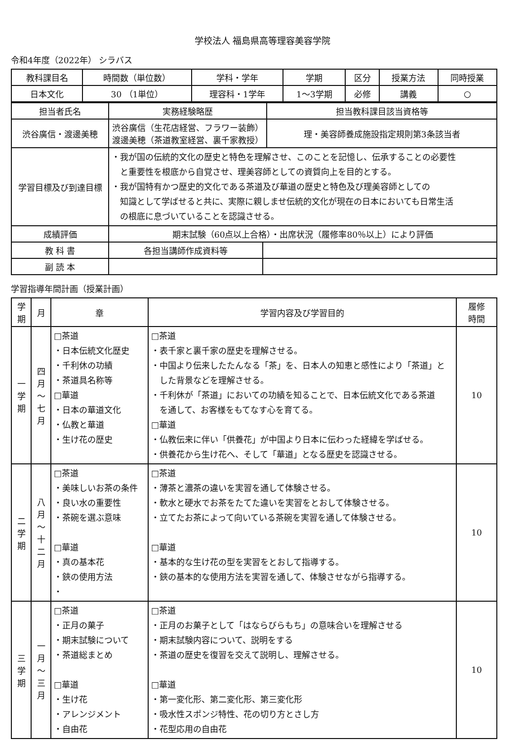学校法人 福島県高等理容美容学院
令和4年度（2022年） シラバス
| 教科課目名 | 時間数（単位数） | 学科・学年 | 学期 | 区分 | 授業方法 | 同時授業 |
| --- | --- | --- | --- | --- | --- | --- |
| 日本文化 | 30 （1単位） | 理容科・1学年 | 1～3学期 | 必修 | 講義 | ○ |
| 担当者氏名 | 実務経験略歴 | | 担当教科課目該当資格等 |
| --- | --- | --- | --- |
| 渋谷廣信・渡邊美穂 | 渋谷廣信（生花店経営、フラワー装飾） 渡邊美穂（茶道教室経営、裏千家教授） | | 理・美容師養成施設指定規則第3条該当者 |
| 学習目標及び到達目標 | ・我が国の伝統的文化の歴史と特色を理解させ、このことを記憶し、伝承することの必要性 と重要性を根底から自覚させ、理美容師としての資質向上を目的とする。 ・我が国特有かつ歴史的文化である茶道及び華道の歴史と特色及び理美容師としての 知識として学ばせると共に、実際に親しませ伝統的文化が現在の日本においても日常生活 の根底に息づいていることを認識させる。 | | |
| 成績評価 | 期末試験（60点以上合格）・出席状況（履修率80％以上）により評価 | | |
| 教 科 書 | 各担当講師作成資料等 | | |
| 副 読 本 | | | |
学習指導年間計画（授業計画）
| 学 期 | 月 | 章 | 学習内容及び学習目的 | 履修 時間 |
| --- | --- | --- | --- | --- |
| 一 学 期 | 四 月 ～ 七 月 | □茶道 ・日本伝統文化歴史 ・千利休の功績 ・茶道具名称等 □華道 ・日本の華道文化 ・仏教と華道 ・生け花の歴史 | □茶道 ・表千家と裏千家の歴史を理解させる。 ・中国より伝来したたんなる「茶」を、日本人の知恵と感性により「茶道」と した背景などを理解させる。 ・千利休が「茶道」においての功績を知ることで、日本伝統文化である茶道 を通して、お客様をもてなす心を育てる。 □華道 ・仏教伝来に伴い「供養花」が中国より日本に伝わった経緯を学ばせる。 ・供養花から生け花へ、そして「華道」となる歴史を認識させる。 | 10 |
| 二 学 期 | 八 月 ～ 十 二 月 | □茶道 ・美味しいお茶の条件 ・良い水の重要性 ・茶碗を選ぶ意味 □華道 ・真の基本花 ・鋏の使用方法 ・ | □茶道 ・薄茶と濃茶の違いを実習を通して体験させる。 ・軟水と硬水でお茶をたてた違いを実習をとおして体験させる。 ・立てたお茶によって向いている茶碗を実習を通して体験させる。 □華道 ・基本的な生け花の型を実習をとおして指導する。 ・鋏の基本的な使用方法を実習を通して、体験させながら指導する。 | 10 |
| 三 学 期 | 一 月 ～ 三 月 | □茶道 ・正月の菓子 ・期末試験について ・茶道総まとめ □華道 ・生け花 ・アレンジメント ・自由花 | □茶道 ・正月のお菓子として「はならびらもち」の意味合いを理解させる ・期末試験内容について、説明をする ・茶道の歴史を復習を交えて説明し、理解させる。 □華道 ・第一変化形、第二変化形、第三変化形 ・吸水性スポンジ特性、花の切り方とさし方 ・花型応用の自由花 | 10 |